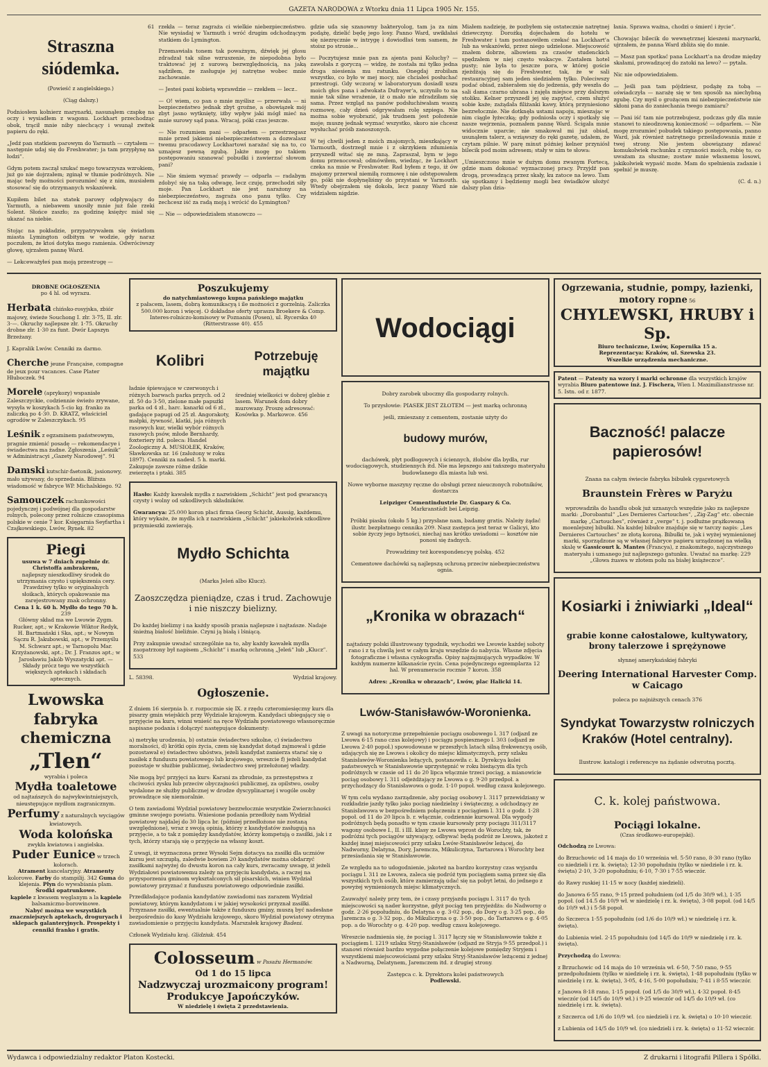GAZETA NARODOWA z Wtorku dnia 11 Lipca 1905 Nr. 155.
61
Straszna siódemka.
(Powieść z angielskiego.)
(Ciąg dalszy.)
Podniosłem kołnierz marynarki, nasunąłem czapkę na oczy i wysiadłem z wagonu. Lockhart przechodząc obok, trącił mnie niby niechcący i wsunął zwitek papieru do ręki.
„Jedź pan statkiem parowym do Yarmuth — czytałem — następnie udaj się do Freshwater; ja tam przypłynę na łodzi“.
Gdym potem zaczął szukać mego towarzysza wzrokiem, już go nie dojrzałem; zginął w tłumie podróżnych. Nie mając tedy możności porozumieć się z nim, musiałem stosować się do otrzymanych wskazówek.
Kupiłem bilet na statek parowy odpływający do Yarmuth, a niebawem unosiły mnie już fale rzeki Solent. Słońce zaszło; za godzinę księżyc miał się ukazać na niebie.
Stojąc na pokładzie, przypatrywałem się światłom miasta Lymington odbitym w wodzie, gdy naraz poczułem, że ktoś dotyka mego ramienia. Odwróciwszy głowę, ujrzałem pannę Ward.
— Lekceważyłeś pan moją przestrogę —
rzekła — teraz zagraża ci wielkie niebezpieczeństwo. Nie wysiadaj w Yarmuth i wróć drugim odchodzącym statkiem do Lymington.
Przemawiała tonem tak poważnym, dźwięk jej głosu zdradzał tak silne wzruszenie, że niepodobna było traktować jej z surową bezwzględnością, na jaką sądziłem, że zasługuje jej natrętne wobec mnie zachowanie.
— Jesteś pani kobietą wprawdzie — rzekłem — lecz..
— O! wiem, co pan o mnie myślisz — przerwała — ni bezpieczeństwo jednak zbyt groźne, a obowiązek mój zbyt jasno wytknięty, iżby wpływ jaki mógł mieć na mnie surowy sąd pana. Wracaj, póki czas jeszcze.
— Nie rozumiem pani — odparłem — przestrzegasz mnie przed jakiemś niebezpieczeństwem a dozwalasz twemu pracodawcy Lockhartowi narażać się na to, co uznajesz pewną zgubą. Jakże mogę po takiem postępowaniu szanować pobudki i zawierzać słowom pani?
— Nie śmiem wyznać prawdy — odparła — radabym zdobyć się na taką odwagę, lecz czuję, przechodzi siły moje. Pan Lockhart nie jest narażony na niebezpieczeństwo, zagraża ono panu tylko. Czy zechcesz iść za radą moją i wrócić do Lymington?
— Nie — odpowiedziałem stanowczo —
gdzie uda się szanowny bakteryolog, tam ja za nim podążę, dzielić będę jego losy. Panno Ward, uwikłałaś się niezręcznie w intrygę i dowiodłaś tem samem, że stoisz po stronie...
— Poczytujesz mnie pan za ajenta pani Koluchy? — zawołała z goryczą — widzę, że została mi tylko jedna droga niesienia mu ratunku. Onegdaj zrobiłam wszystko, co było w mej mocy, nie chciałeś posłuchać przestrogi. Gdy wczoraj w laboratoryum dosiadł uszu moich głos pana i adwokata Dufrayer'a, uczyniło to na mnie tak silne wrażenie, iż o mało nie zdradziłam się sama. Przez wzgląd na panów podsłuchiwałam waszą rozmowę, cały dzień odgrywałam rolę szpiega. Nie można sobie wyobrazić, jak trudnem jest położenie moje; muszę jednak wyznać wszystko, skoro nie chcesz wysłuchać próśb zanoszonych.
W tej chwili jeden z moich znajomych, mieszkający w Yarmouth, dostrzegł mnie i z okrzykiem zdumienia przyszedł witać się ze mną. Zapraszał, bym w jego domu przenocował; odmówiłem, wiedząc, że Lockhart czeka na mnie w Freshwater. Rad byłem z tego, iż ów znajomy przerwał niemiłą rozmowę i nie odstępowałem go, póki nie dopłynęliśmy do przystani w Yarmouth. Wtedy obejrzałem się dokoła, lecz panny Ward nie widziałem nigdzie.
Miałem nadzieję, że pozbyłem się ostatecznie natrętnej dziewczyny. Dorożką dojechałem do hotelu w Freshwater i tam postanowiłem czekać na Lockhart'a lub na wskazówki, przez niego udzielone. Miejscowość znałem dobrze, albowiem za czasów studenckich spędzałem w niej często wakacye. Zastałem hotel pusty; nie była to jeszcze pora, w której goście zjeżdżają się do Freshwater, tak, że w sali restauracyjnej sam jeden siedziałem tylko. Poleciwszy podać obiad, zabierałem się do jedzenia, gdy weszła do sali dama czarno ubrana i zajęła miejsce przy dalszym stoliku. Kelner przyszedł jej się zapytać, czem służyć sobie każe; zażądała filiżanki kawy, którą przyniesiono bezzwłocznie. Nie dotknęła ustami napoju, mieszając w nim ciągle łyżeczką; gdy podniosła oczy i spotkały się nasze wejrzenia, poznałem pannę Ward. Ścigała mnie widocznie uparcie; nie smakował mi już obiad, usunąłem talerz, a wziąwszy do ręki gazetę, udałem, że czytam pilnie. W parę minut później kelner przyniósł bilecik pod moim adresem; stały w nim te słowa:
„Umieszczono mnie w dużym domu zwanym Fortecą, gdzie mam dokonać wyznaczonej pracy. Przyjdź pan drogą, prowadzącą przez skały, ku zatoce na lewo. Tam się spotkamy i będziemy mogli bez świadków ułożyć dalszy plan dzia-
łania. Sprawa ważna, chodzi o śmierć i życie“.
Chowając bilecik do wewnętrznej kieszeni marynarki, ujrzałem, że panna Ward zbliża się do mnie.
— Masz pan spotkać pana Lockhart'a na drodze między skałami, prowadzącej do zatoki na lewo? — pytała.
Nic nie odpowiedziałem.
— Jeśli pan tam pójdziesz, podążę za tobą — oświadczyła — narażę się w ten sposób na niechybną zgubę. Czy myśl o grożącem mi niebezpieczeństwie nie skłoni pana do zaniechania twego zamiaru?
— Pani iść tam nie potrzebujesz, podczas gdy dla mnie stanowi to nieodzowną konieczność — odparłem. — Nie mogę zrozumieć pobudek takiego postępowania, panno Ward, jak również natrętnego prześladowania mnie z twej strony. Nie jestem obowiązany zdawać komukolwiek rachunku z czynności moich, robię to, co uważam za słuszne; zostaw mnie własnemu losowi, jakikolwiek wypaść może. Mam do spełnienia zadanie i spełnić je muszę.
(C. d. n.)
DROBNE OGŁOSZENIA
po 4 hl. od wyrazu.
Herbata chińsko-rosyjska, zbiór majowy, świeże Souchong I. złr. 3·75, II. złr. 3·—. Okruchy najlepsze złr. 1·75. Okruchy drobne złr. 1·30 za funt. Dwór Łapszyn Brzeżany.
J. Kapralik Lwów. Cenniki za darmo.
Cherche jeune Française, compagne de jeux pour vacances. Case Plater Hłuboczek. 94
Morele (aprykozy) wspaniałe Zaleszczyckie, codziennie świeżo zrywane, wysyła w koszykach 5-cio kg. franko za zaliczką po 4·30. D. KRATZ, właściciel ogrodów w Zaleszczykach. 95
Leśnik z egzaminem państwowym, pragnie zmienić posadę — rekomendacye i świadectwa ma żadne. Zgłoszenia „Leśnik“ w Administracyi „Gazety Narodowej“. 91
Damski kutschir-faetonik, jasionowy, mało używany, do sprzedania. Bliższa wiadomość w fabryce WP. Michalskiego. 92
Samouczek rachunkowości pojedynczej i podwójnej dla gospodarstw rolnych, polecony przez rolnicze czasopisma polskie w cenie 7 kor. Księgarnia Seyfartha i Czajkowskiego, Lwów, Rynek. 82
Piegi
usuwa w 7 dniach zupełnie dr. Christoffa ambrakrem,
najlepszy nieszkodliwy środek do utrzymania czysto i upiększenia cery. Prawdziwy tylko w oryginalnych słoikach, których opakowanie ma zarejestrowany znak ochronny.
Cena 1 k. 60 h. Mydło do tego 70 h. 239
Główny skład ma we Lwowie Zygm. Rucker, apt.; w Krakowie Wiktor Redyk, H. Bartmański i Ska, apt.; w Nowym Sączu R. Jakubowski, apt.; w Przemyślu M. Schwarz apt.; w Tarnopolu Mar. Krzyżanowski, apt.; Dr. J. Franzos apt.; w Jarosławiu Jakób Wyszatycki apt. — Składy prócz tego we wszystkich większych aptekach i składach aptecznych.
Lwowska fabryka chemiczna
„Tlen“
wyrabia i poleca
Mydła toaletowe
od najtańszych do najwykwintniejszych, nieustępujące mydłom zagranicznym.
Perfumy z naturalnych wyciągów kwiatowych.
Woda kolońska
zwykła kwiatowa i angielska.
Puder Eunice w trzech kolorach.
Atrament kancelaryjny. Atramenty kolorowe. Farby do stampilij. 342 Guma do klejenia. Płyn do wywabiania plam.
Środki opatrunkowe.
kąpiele z kwasem węglanym a la kąpiele balsamiczno-borowinowe.
Nabyć można we wszystkich znaczniejszych aptekach, droguryach i sklepach galanteryjnych. Prospekty i cenniki franko i gratis.
Poszukujemy
do natychmiastowego kupna pańskiego majątku
z pałacem, lasem, dobrą komunikacyą i ile możności z gorzelnią. Zaliczka 500.000 koron i więcej. O dokładne oferty uprasza Broekere & Comp. Interes-rolniczo-komisowy w Poznaniu (Posen), ul. Rycerska 40 (Ritterstrasse 40). 455
Kolibri
ładnie śpiewające w czerwonych i różnych barwach parka przych. od 2 zł. 50 do 3·50, zielone małe papużki parka od 4 zł., harc. kanarki od 6 zł., gadające papugi od 25 zł. Angorakoty, małpki, żywność, klatki, jaja różnych rasowych kur, wielki wybór różnych rasowych psów, młode Bernhardy, foxteriery itd. poleca: Handel Zoologiczny A. MUSIOŁEK, Kraków, Sławkowska nr. 16 (założony w roku 1897). Cenniki za nadesł. 5 h. marki. Zakupuje zawsze różne dzikie zwierzęta i ptaki. 385
Potrzebuję majątku
średniej wielkości w dobrej glebie z lasem. Warunek dom dobry murowany. Proszę adresować: Kosówka p. Markowce. 456
Hasło: Każdy kawałek mydła z nazwiskiem „Schicht“ jest pod gwarancyą czysty i wolny od szkodliwych składników.
Gwarancya: 25.000 koron płaci firma Georg Schicht, Aussig, każdemu, który wykaże, że mydła ich z nazwiskiem „Schicht“ jakiekolwiek szkodliwe przymieszki zawierają.
Mydło Schichta
(Marka Jeleń albo Klucz).
Zaoszczędza pieniądze, czas i trud. Zachowuje i nie niszczy bielizny.
Do każdej bielizny i na każdy sposób prania najlepsze i najtańsze. Nadaje śnieżną białość bieliźnie. Czyni ją białą i lśniącą.
Przy zakupnie uważać szczególnie na to, aby każdy kawałek mydła zaopatrzony był napisem „Schicht“ i marką ochronną „Jeleń“ lub „Klucz“. 533
L. 58398. Wydział krajowy.
Ogłoszenie.
Z dniem 16 sierpnia b. r. rozpocznie się IX. z rzędu czteromiesięczny kurs dla pisarzy gmin wiejskich przy Wydziale krajowym. Kandydaci ubiegający się o przyjęcie na kurs, winni wnieść na ręce Wydziału powiatowego własnoręcznie napisane podania i dołączyć następujące dokumenty:
a) metrykę urodzenia, b) ostatnie świadectwo szkolne, c) świadectwo moralności, d) krótki opis życia, czem się kandydat dotąd zajmował i gdzie pozostawał e) świadectwo ubóstwa, jeżeli kandydat zamierza starać się o zasiłek z funduszu powiatowego lub krajowego, wreszcie f) jeżeli kandydat pozostaje w służbie publicznej, świadectwo swej przełożonej władzy.
Nie mogą być przyjęci na kurs: Karani za zbrodnie, za przestępstwa z chciwości zysku lub przeciw obyczajności publicznej, za opilstwo, osoby wydalone ze służby publicznej w drodze dyscyplinarnej i wogóle osoby prowadzące się niemoralnie.
O tem zawiadomi Wydział powiatowy bezzwłocznie wszystkie Zwierzchności gminne swojego powiatu. Wniesione podania przedłoży nam Wydział powiatowy najdalej do 30 lipca br. (później przedłożone nie zostaną uwzględnione), wraz z swoją opinią, którzy z kandydatów zasługują na przyjęcie, a to tak z pomiędzy kandydatów, którzy kompetują o zasiłki, jak i z tych, którzy starają się o przyjęcie na własny koszt.
Z uwagi, iż wyznaczona przez Wysoki Sejm dotacya na zasiłki dla uczniów kursu jest szczupłą, zaledwie bowiem 20 kandydatów można obdarzyć zasiłkami najwyżej do dwustu koron na cały kurs, zwracamy uwagę, iż jeżeli Wydziałowi powiatowemu zależy na przyjęciu kandydata, a raczej na przysporzeniu gminom wykształconych sił pisarskich, winien Wydział powiatowy przyznać z funduszu powiatowego odpowiednie zasiłki.
Przedkładające podania kandydatów zawiadomi nas zarazem Wydział powiatowy, którym kandydatom i w jakiej wysokości przyznał zasiłki. Przyznane zasiłki, ewentualnie także z funduszu gminy, muszą być nadesłane bezpośrednio do kasy Wydziału krajowego, skoro Wydział powiatowy otrzyma zawiadomienie o przyjęciu kandydata. Marszałek krajowy Badeni.
Członek Wydziału kraj. Glidziuk. 454
Colosseum w Pasażu Hermanów.
Od 1 do 15 lipca
Nadzwyczaj urozmaicony program! Produkcye Japończyków.
W niedzielę i święta 2 przedstawienia.
Wodociągi
Dobry zarobek uboczny dla gospodarzy rolnych.
To przysłowie: PIASEK JEST ZŁOTEM — jest marką ochronną
jeśli, zmieszany z cementem, zostanie użyty do
budowy murów,
dachówek, płyt podłogowych i ściennych, żłobów dla bydła, rur wodociągowych, studziennych itd. Nie ma lepszego ani tańszego materyału budowlanego dla miasta lub wsi.
Nowe wyborne maszyny ręczne do obsługi przez nieuczonych robotników, dostarcza
Leipziger Cementindustrie Dr. Gaspary & Co.
Markranstädt bei Leipzig.
Próbki piasku (około 5 kg.) przysłane nam, badamy gratis. Należy żądać ilustr. bezpłatnego cennika 209. Nasz zastępca jest teraz w Galicyi, kto sobie życzy jego bytności, niechaj nas krótko uwiadomi — kosztów nie ponosi się żadnych.
Prowadzimy też korespondencyę polską. 452
Cementowe dachówki są najlepszą ochroną przeciw niebezpieczeństwu ognia.
„Kronika w obrazach“
najtańszy polski illustrowany tygodnik, wychodzi we Lwowie każdej soboty rano i z tą chwilą jest w całym kraju wszędzie do nabycia. Własne zdjęcia fotograficzne i własna cynkografia. Opisy najzajmujących wypadków. W każdym numerze kilkanaście rycin. Cena pojedynczego egzemplarza 12 hal. W prenumeracie rocznie 7 koron. 358
Adres: „Kronika w obrazach“, Lwów, plac Halicki 14.
Lwów-Stanisławów-Woronienka.
Z uwagi na notoryczne przepełnienie pociągu osobowego l. 317 (odjazd ze Lwowa 6·15 rano czas kolejowy) i pociągu pospiesznego l. 303 (odjazd ze Lwowa 2·40 popoł.) spowodowane w przeszłych latach silną frekwencyą osób, udających się ze Lwowa i okolicy do miejsc klimatycznych, przy szlaku Stanisławów-Woronienka leżących, postanowiła c. k. Dyrekcya kolei państwowych w Stanisławowie uprzystępnić w roku bieżącym dla tych podróżnych w czasie od 11 do 20 lipca włącznie trzeci pociąg, a mianowicie pociąg osobowy l. 311 odjeżdżający ze Lwowa o g. 9·20 przedpoł. a przychodzący do Stanisławowa o godz. 1·10 popoł. według czasu kolejowego.
W tym celu wydano zarządzenie, aby pociąg osobowy l. 3117 przewidziany w rozkładzie jazdy tylko jako pociąg niedzielny i świąteczny, a odchodzący ze Stanisławowa w bezpośredniem połączeniu z pociągiem l. 311 o godz. 1·28 popoł. od 11 do 20 lipca b. r. włącznie, codziennie kursował. Dla wygody podróżnych będą ponadto w tym czasie kursowały przy pociągu 311/3117 wagony osobowe I., II. i III. klasy ze Lwowa wprost do Worochty, tak, że podróżni tych pociągów używający, odbywać będą podróż ze Lwowa, jakoteż z każdej innej miejscowości przy szlaku Lwów-Stanisławów leżącej, do Nadworny, Delatyna, Dory, Jaremcza, Mikuliczyna, Tartarowa i Worochty bez przesiadania się w Stanisławowie.
Ze względu na to udogodnienie, jakoteż na bardzo korzystny czas wyjazdu pociągu l. 311 ze Lwowa, zaleca się podróż tym pociągiem samą przez się dla wszystkich tych osób, które zamierzają udać się na pobyt letni, do jednego z powyżej wymienionych miejsc klimatycznych.
Zauważyć należy przy tem, że i czasy przyjazdu pociągu l. 3117 do tych miejscowości są nader korzystne, gdyż pociąg ten przyjeżdża: do Nadworny o godz. 2·26 popołudniu, do Delatyna o g. 3·02 pop., do Dory o g. 3·25 pop., do Jaremcza o g. 3·32 pop., do Mikuliczyna o g. 3·50 pop., do Tartarowa o g. 4·05 pop. a do Worochty o g. 4·20 pop. według czasu kolejowego.
Wreszcie nadmienia się, że pociąg l. 3117 łączy się w Stanisławowie także z pociągiem l. 1219 szlaku Stryj-Stanisławów (odjazd ze Stryja 9·55 przedpoł.) i stanowi również bardzo wygodne połączenie kolejowe pomiędzy Stryjem i wszystkiemi miejscowościami przy szlaku Stryj-Stanisławów leżącemi z jednej a Nadworną, Delatynem, Jaremczem itd. z drugiej strony.
Zastępca c. k. Dyrektora kolei państwowych
Podlewski.
Ogrzewania, studnie, pompy, łazienki, motory ropne 56
CHYLEWSKI, HRUBY i Sp.
Biuro techniczne, Lwów, Kopernika 15 a.
Reprezentacya: Kraków, ul. Szewska 23.
Wszelkie urządzenia mechaniczne.
Patent — Patenty na wzory i marki ochronne dla wszystkich krajów wyrabia Biuro patentowe inż. J. Fischera, Wien I. Maximilianstrasse nr. 5. Istn. od r. 1877.
Baczność! palacze papierosów!
Znana na całym świecie fabryka bibułek cygaretowych
Braunstein Frères w Paryżu
wprowadziła do handlu obok już uznanych wszędzie jako za najlepsze marki: „Dorobantul“ „Les Dernieres Cartouches“, „Zig-Zag“ etc. obecnie markę „Cartouches“, również z „verge“ t. j. podłużne prążkowaną moenlejszej bibułki. Na każdej bibułce znajduje się w tarczy napis: „Les Dernieres Cartouches“ ze złotą koroną. Bibułki te, jak i wyżej wymienionej marki, sporządzone są w własnej fabryce papieru urządzonej na wielką skalę w Gassicourt k. Mantes (Francya), z znakomitego, najczystszego materyału i uznanego już najlepszego gatunku. Uważać na markę: 229 „Głowa żuawa w złotem polu na białej książeczce“.
Kosiarki i żniwiarki „Ideal“
grabie konne całostalowe, kultywatory, brony talerzowe i sprężynowe
słynnej amerykańskiej fabryki
Deering International Harvester Comp. w Caicago
poleca po najniższych cenach 376
Syndykat Towarzystw rolniczych Kraków (Hotel centralny).
Ilustrow. katalogi i referencye na żądanie odwrotną pocztą.
C. k. kolej państwowa.
Pociągi lokalne.
(Czas środkowo-europejski).
Odchodzą ze Lwowa:
do Brzuchowic od 14 maja do 10 września wł. 5·50 rano, 8·30 rano (tylko co niedzieli i rz. k. święta); 12·30 popołudniu (tylko w niedziele i rz. k. święta) 2·10, 3·20 popołudniu; 6·10, 7·30 i 7·55 wieczór.
do Rawy ruskiej 11·15 w nocy (każdej niedzieli).
do Janowa 6·55 rano, 9·15 przed południem (od 1/5 do 30/9 wł.), 1·35 popoł. (od 14.5 do 10/9 wł. w niedzielę i rz. k. święta), 3·08 popoł. (od 14/5 do 10/9 wł.) i 5·58 popoł.
do Szczerca 1·55 popołudniu (od 1/6 do 10/9 wł.) w niedzielę i rz. k. święta).
do Lubienia wiel. 2·15 popołudniu (od 14/5 do 10/9 w niedzielę i rz. k. święta).
Przychodzą do Lwowa:
z Brzuchowic od 14 maja do 10 września wł. 6·50, 7·50 rano, 9·55 przedpołudniem (tylko w niedzielę i rz. k. święta), 1·48 popołudniu (tylko w niedzielę i rz. k. święta), 3·05, 4·16, 5·00 popołudniu; 7·41 i 8·55 wieczór.
z Janowa 8·18 rano, 1·15 popoł. (od 1/5 do 30/9 wł.), 4·32 popoł. 8·45 wieczór (od 14/5 do 10/9 wł.) i 9·25 wieczór od 14/5 do 10/9 wł. (co niedzielę i rz. k. święta).
z Szczerca od 1/6 do 10/9 wł. (co niedzieli i rz. k. święta) o 10·10 wieczór.
z Lubienia od 14/5 do 10/9 wł. (co niedzieli i rz. k. święta) o 11·52 wieczór.
Wydawca i odpowiedzialny redaktor Platon Kostecki. Z drukarni i litografii Pillera i Spółki.